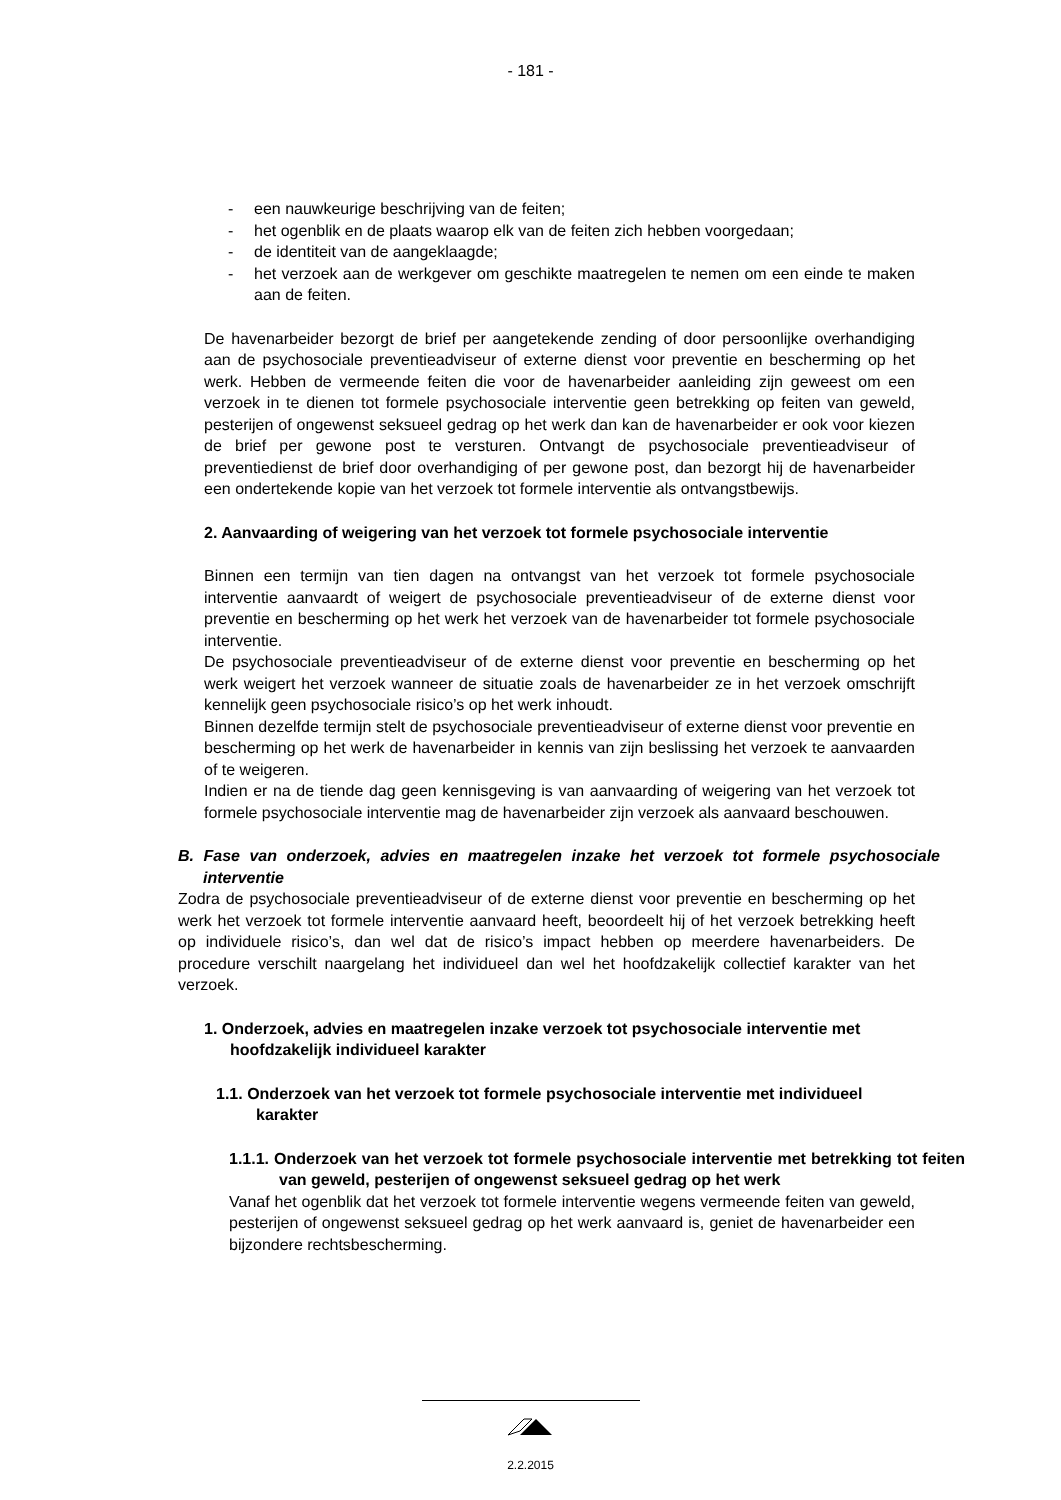- 181 -
- een nauwkeurige beschrijving van de feiten;
- het ogenblik en de plaats waarop elk van de feiten zich hebben voorgedaan;
- de identiteit van de aangeklaagde;
- het verzoek aan de werkgever om geschikte maatregelen te nemen om een einde te maken aan de feiten.
De havenarbeider bezorgt de brief per aangetekende zending of door persoonlijke overhandiging aan de psychosociale preventieadviseur of externe dienst voor preventie en bescherming op het werk. Hebben de vermeende feiten die voor de havenarbeider aanleiding zijn geweest om een verzoek in te dienen tot formele psychosociale interventie geen betrekking op feiten van geweld, pesterijen of ongewenst seksueel gedrag op het werk dan kan de havenarbeider er ook voor kiezen de brief per gewone post te versturen. Ontvangt de psychosociale preventieadviseur of preventiedienst de brief door overhandiging of per gewone post, dan bezorgt hij de havenarbeider een ondertekende kopie van het verzoek tot formele interventie als ontvangstbewijs.
2. Aanvaarding of weigering van het verzoek tot formele psychosociale interventie
Binnen een termijn van tien dagen na ontvangst van het verzoek tot formele psychosociale interventie aanvaardt of weigert de psychosociale preventieadviseur of de externe dienst voor preventie en bescherming op het werk het verzoek van de havenarbeider tot formele psychosociale interventie.
De psychosociale preventieadviseur of de externe dienst voor preventie en bescherming op het werk weigert het verzoek wanneer de situatie zoals de havenarbeider ze in het verzoek omschrijft kennelijk geen psychosociale risico’s op het werk inhoudt.
Binnen dezelfde termijn stelt de psychosociale preventieadviseur of externe dienst voor preventie en bescherming op het werk de havenarbeider in kennis van zijn beslissing het verzoek te aanvaarden of te weigeren.
Indien er na de tiende dag geen kennisgeving is van aanvaarding of weigering van het verzoek tot formele psychosociale interventie mag de havenarbeider zijn verzoek als aanvaard beschouwen.
B. Fase van onderzoek, advies en maatregelen inzake het verzoek tot formele psychosociale interventie
Zodra de psychosociale preventieadviseur of de externe dienst voor preventie en bescherming op het werk het verzoek tot formele interventie aanvaard heeft, beoordeelt hij of het verzoek betrekking heeft op individuele risico’s, dan wel dat de risico’s impact hebben op meerdere havenarbeiders. De procedure verschilt naargelang het individueel dan wel het hoofdzakelijk collectief karakter van het verzoek.
1. Onderzoek, advies en maatregelen inzake verzoek tot psychosociale interventie met hoofdzakelijk individueel karakter
1.1. Onderzoek van het verzoek tot formele psychosociale interventie met individueel karakter
1.1.1. Onderzoek van het verzoek tot formele psychosociale interventie met betrekking tot feiten van geweld, pesterijen of ongewenst seksueel gedrag op het werk
Vanaf het ogenblik dat het verzoek tot formele interventie wegens vermeende feiten van geweld, pesterijen of ongewenst seksueel gedrag op het werk aanvaard is, geniet de havenarbeider een bijzondere rechtsbescherming.
2.2.2015